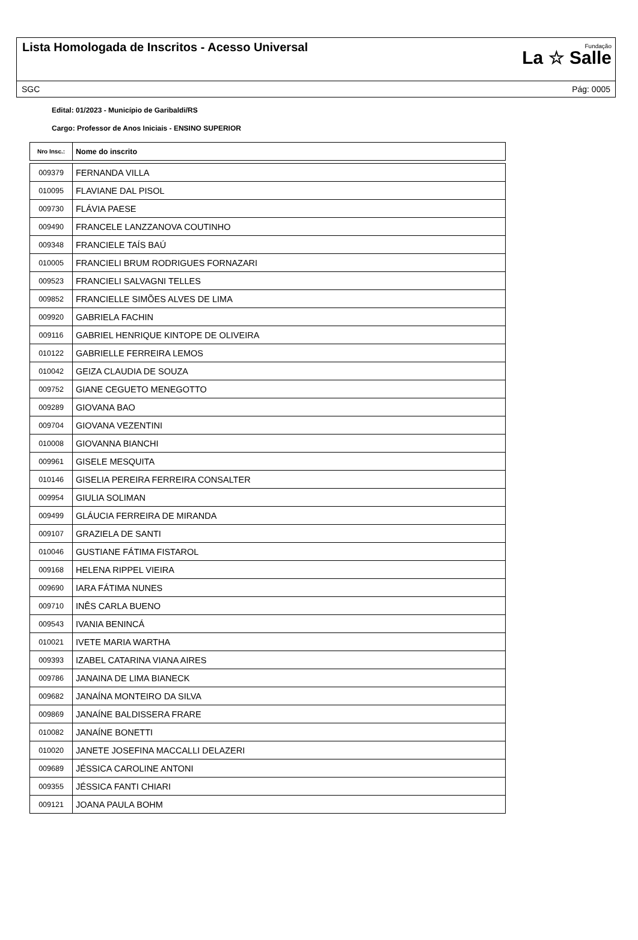Lista Homologada de Inscritos - Acesso Universal
Fundação
La ☆ Salle
SGC Pág: 0005
Edital: 01/2023 - Município de Garibaldi/RS
Cargo: Professor de Anos Iniciais - ENSINO SUPERIOR
| Nro Insc.: | Nome do inscrito |
| --- | --- |
| 009379 | FERNANDA VILLA |
| 010095 | FLAVIANE DAL PISOL |
| 009730 | FLÁVIA PAESE |
| 009490 | FRANCELE LANZZANOVA COUTINHO |
| 009348 | FRANCIELE TAÍS BAÚ |
| 010005 | FRANCIELI BRUM RODRIGUES FORNAZARI |
| 009523 | FRANCIELI SALVAGNI TELLES |
| 009852 | FRANCIELLE SIMÕES ALVES DE LIMA |
| 009920 | GABRIELA FACHIN |
| 009116 | GABRIEL HENRIQUE KINTOPE DE OLIVEIRA |
| 010122 | GABRIELLE FERREIRA LEMOS |
| 010042 | GEIZA CLAUDIA DE SOUZA |
| 009752 | GIANE CEGUETO MENEGOTTO |
| 009289 | GIOVANA BAO |
| 009704 | GIOVANA VEZENTINI |
| 010008 | GIOVANNA BIANCHI |
| 009961 | GISELE MESQUITA |
| 010146 | GISELIA PEREIRA FERREIRA CONSALTER |
| 009954 | GIULIA SOLIMAN |
| 009499 | GLÁUCIA FERREIRA DE MIRANDA |
| 009107 | GRAZIELA DE SANTI |
| 010046 | GUSTIANE FÁTIMA FISTAROL |
| 009168 | HELENA RIPPEL VIEIRA |
| 009690 | IARA FÁTIMA NUNES |
| 009710 | INÊS CARLA BUENO |
| 009543 | IVANIA BENINCÁ |
| 010021 | IVETE MARIA WARTHA |
| 009393 | IZABEL CATARINA VIANA AIRES |
| 009786 | JANAINA DE LIMA BIANECK |
| 009682 | JANAÍNA MONTEIRO DA SILVA |
| 009869 | JANAÍNE BALDISSERA FRARE |
| 010082 | JANAÍNE BONETTI |
| 010020 | JANETE JOSEFINA MACCALLI DELAZERI |
| 009689 | JÉSSICA CAROLINE ANTONI |
| 009355 | JÉSSICA FANTI CHIARI |
| 009121 | JOANA PAULA BOHM |